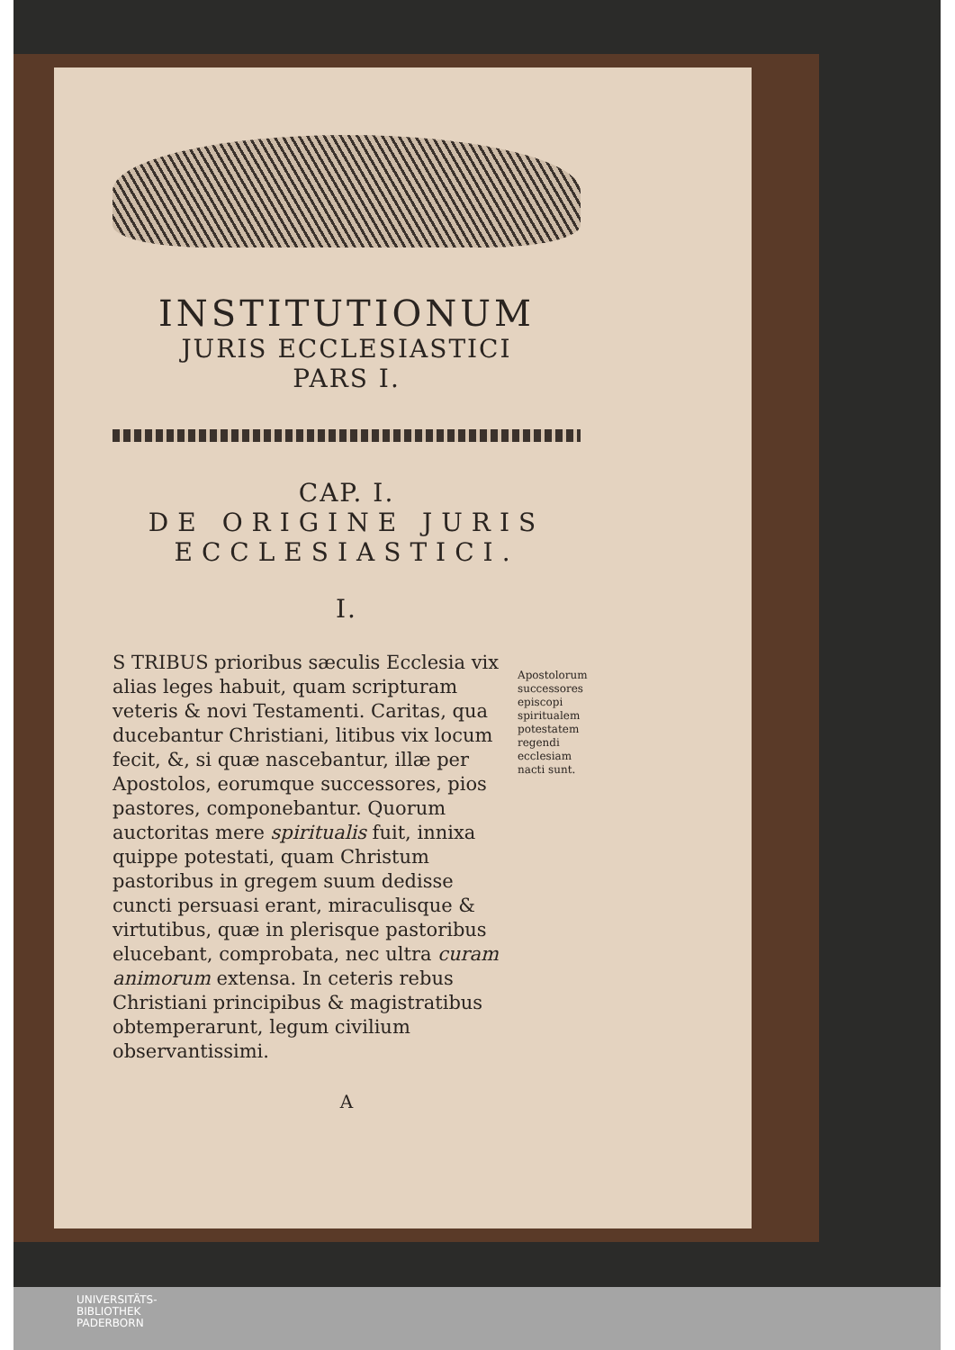INSTITUTIONUM
JURIS ECCLESIASTICI
PARS I.
CAP. I.
DE ORIGINE JURIS ECCLESIASTICI.
I.
S TRIBUS prioribus sæculis Ecclesia vix alias leges habuit, quam scripturam veteris & novi Testamenti. Caritas, qua ducebantur Christiani, litibus vix locum fecit, &, si quæ nascebantur, illæ per Apostolos, eorumque successores, pios pastores, componebantur. Quorum auctoritas mere spiritualis fuit, innixa quippe potestati, quam Christum pastoribus in gregem suum dedisse cuncti persuasi erant, miraculisque & virtutibus, quæ in plerisque pastoribus elucebant, comprobata, nec ultra curam animorum extensa. In ceteris rebus Christiani principibus & magistratibus obtemperarunt, legum civilium observantissimi.
Apostolorum successores episcopi spiritualem potestatem regendi ecclesiam nacti sunt.
A
UNIVERSITÄTS-
BIBLIOTHEK
PADERBORN